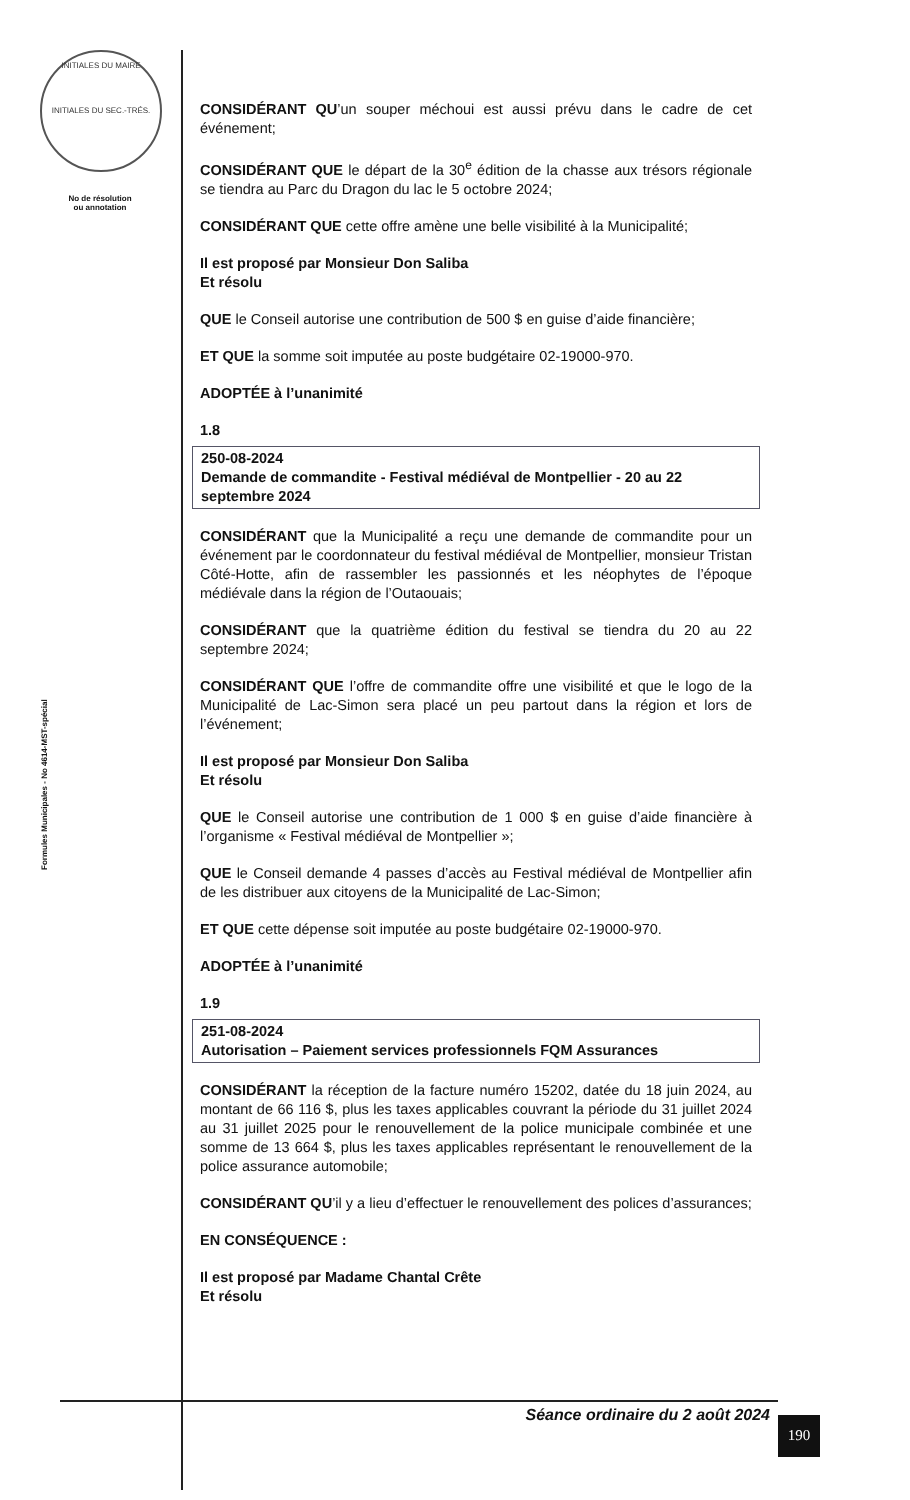INITIALES DU MAIRE
INITIALES DU SEC.-TRÉS.
No de résolution
ou annotation
Formules Municipales - No 4614-MST-spécial
CONSIDÉRANT QU’un souper méchoui est aussi prévu dans le cadre de cet événement;
CONSIDÉRANT QUE le départ de la 30<sup>e</sup> édition de la chasse aux trésors régionale se tiendra au Parc du Dragon du lac le 5 octobre 2024;
CONSIDÉRANT QUE cette offre amène une belle visibilité à la Municipalité;
Il est proposé par Monsieur Don Saliba
Et résolu
QUE le Conseil autorise une contribution de 500 $ en guise d’aide financière;
ET QUE la somme soit imputée au poste budgétaire 02-19000-970.
ADOPTÉE à l’unanimité
1.8
250-08-2024
Demande de commandite - Festival médiéval de Montpellier - 20 au 22 septembre 2024
CONSIDÉRANT que la Municipalité a reçu une demande de commandite pour un événement par le coordonnateur du festival médiéval de Montpellier, monsieur Tristan Côté-Hotte, afin de rassembler les passionnés et les néophytes de l’époque médiévale dans la région de l’Outaouais;
CONSIDÉRANT que la quatrième édition du festival se tiendra du 20 au 22 septembre 2024;
CONSIDÉRANT QUE l’offre de commandite offre une visibilité et que le logo de la Municipalité de Lac-Simon sera placé un peu partout dans la région et lors de l’événement;
Il est proposé par Monsieur Don Saliba
Et résolu
QUE le Conseil autorise une contribution de 1 000 $ en guise d’aide financière à l’organisme « Festival médiéval de Montpellier »;
QUE le Conseil demande 4 passes d’accès au Festival médiéval de Montpellier afin de les distribuer aux citoyens de la Municipalité de Lac-Simon;
ET QUE cette dépense soit imputée au poste budgétaire 02-19000-970.
ADOPTÉE à l’unanimité
1.9
251-08-2024
Autorisation – Paiement services professionnels FQM Assurances
CONSIDÉRANT la réception de la facture numéro 15202, datée du 18 juin 2024, au montant de 66 116 $, plus les taxes applicables couvrant la période du 31 juillet 2024 au 31 juillet 2025 pour le renouvellement de la police municipale combinée et une somme de 13 664 $, plus les taxes applicables représentant le renouvellement de la police assurance automobile;
CONSIDÉRANT QU’il y a lieu d’effectuer le renouvellement des polices d’assurances;
EN CONSÉQUENCE :
Il est proposé par Madame Chantal Crête
Et résolu
Séance ordinaire du 2 août 2024
190